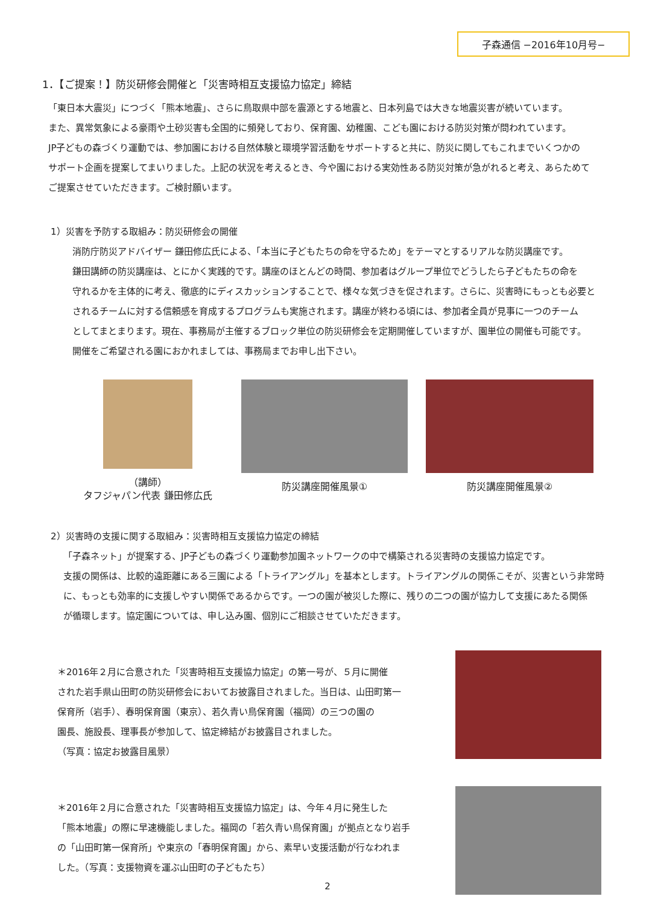子森通信 −2016年10月号−
1．【ご提案！】防災研修会開催と「災害時相互支援協力協定」締結
「東日本大震災」につづく「熊本地震」、さらに鳥取県中部を震源とする地震と、日本列島では大きな地震災害が続いています。
また、異常気象による豪雨や土砂災害も全国的に頻発しており、保育園、幼稚園、こども園における防災対策が問われています。
JP子どもの森づくり運動では、参加園における自然体験と環境学習活動をサポートすると共に、防災に関してもこれまでいくつかの
サポート企画を提案してまいりました。上記の状況を考えるとき、今や園における実効性ある防災対策が急がれると考え、あらためて
ご提案させていただきます。ご検討願います。
1）災害を予防する取組み：防災研修会の開催
消防庁防災アドバイザー 鎌田修広氏による、「本当に子どもたちの命を守るため」をテーマとするリアルな防災講座です。
鎌田講師の防災講座は、とにかく実践的です。講座のほとんどの時間、参加者はグループ単位でどうしたら子どもたちの命を
守れるかを主体的に考え、徹底的にディスカッションすることで、様々な気づきを促されます。さらに、災害時にもっとも必要と
されるチームに対する信頼感を育成するプログラムも実施されます。講座が終わる頃には、参加者全員が見事に一つのチーム
としてまとまります。現在、事務局が主催するブロック単位の防災研修会を定期開催していますが、園単位の開催も可能です。
開催をご希望される園におかれましては、事務局までお申し出下さい。
（講師）
タフジャパン代表 鎌田修広氏
防災講座開催風景① 防災講座開催風景②
2）災害時の支援に関する取組み：災害時相互支援協力協定の締結
「子森ネット」が提案する、JP子どもの森づくり運動参加園ネットワークの中で構築される災害時の支援協力協定です。
支援の関係は、比較的遠距離にある三園による「トライアングル」を基本とします。トライアングルの関係こそが、災害という非常時
に、もっとも効率的に支援しやすい関係であるからです。一つの園が被災した際に、残りの二つの園が協力して支援にあたる関係
が循環します。協定園については、申し込み園、個別にご相談させていただきます。
＊2016年２月に合意された「災害時相互支援協力協定」の第一号が、５月に開催
された岩手県山田町の防災研修会においてお披露目されました。当日は、山田町第一
保育所（岩手）、春明保育園（東京）、若久青い鳥保育園（福岡）の三つの園の
園長、施設長、理事長が参加して、協定締結がお披露目されました。
（写真：協定お披露目風景）
＊2016年２月に合意された「災害時相互支援協力協定」は、今年４月に発生した
「熊本地震」の際に早速機能しました。福岡の「若久青い鳥保育園」が拠点となり岩手
の「山田町第一保育所」や東京の「春明保育園」から、素早い支援活動が行なわれま
した。（写真：支援物資を運ぶ山田町の子どもたち）
2